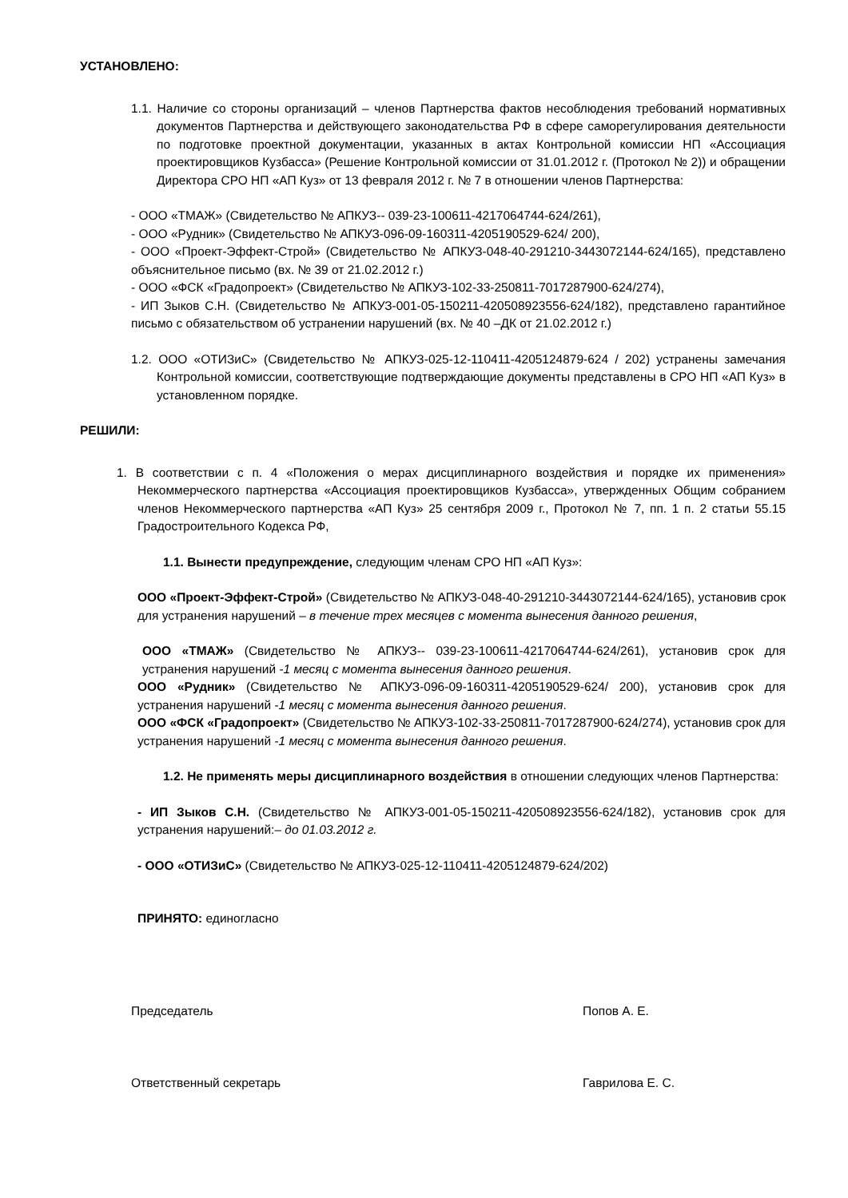УСТАНОВЛЕНО:
1.1. Наличие со стороны организаций – членов Партнерства фактов несоблюдения требований нормативных документов Партнерства и действующего законодательства РФ в сфере саморегулирования деятельности по подготовке проектной документации, указанных в актах Контрольной комиссии НП «Ассоциация проектировщиков Кузбасса» (Решение Контрольной комиссии от 31.01.2012 г. (Протокол № 2)) и обращении Директора СРО НП «АП Куз» от 13 февраля 2012 г. № 7 в отношении членов Партнерства:
- ООО «ТМАЖ» (Свидетельство № АПКУЗ-- 039-23-100611-4217064744-624/261),
- ООО «Рудник» (Свидетельство № АПКУЗ-096-09-160311-4205190529-624/ 200),
- ООО «Проект-Эффект-Строй» (Свидетельство № АПКУЗ-048-40-291210-3443072144-624/165), представлено объяснительное письмо (вх. № 39 от 21.02.2012 г.)
- ООО «ФСК «Градопроект» (Свидетельство № АПКУЗ-102-33-250811-7017287900-624/274),
- ИП Зыков С.Н. (Свидетельство № АПКУЗ-001-05-150211-420508923556-624/182), представлено гарантийное письмо с обязательством об устранении нарушений (вх. № 40 –ДК от 21.02.2012 г.)
1.2. ООО «ОТИЗиС» (Свидетельство № АПКУЗ-025-12-110411-4205124879-624 / 202) устранены замечания Контрольной комиссии, соответствующие подтверждающие документы представлены в СРО НП «АП Куз» в установленном порядке.
РЕШИЛИ:
1. В соответствии с п. 4 «Положения о мерах дисциплинарного воздействия и порядке их применения» Некоммерческого партнерства «Ассоциация проектировщиков Кузбасса», утвержденных Общим собранием членов Некоммерческого партнерства «АП Куз» 25 сентября 2009 г., Протокол № 7, пп. 1 п. 2 статьи 55.15 Градостроительного Кодекса РФ,
1.1. Вынести предупреждение, следующим членам СРО НП «АП Куз»:
ООО «Проект-Эффект-Строй» (Свидетельство № АПКУЗ-048-40-291210-3443072144-624/165), установив срок для устранения нарушений – в течение трех месяцев с момента вынесения данного решения,
ООО «ТМАЖ» (Свидетельство № АПКУЗ-- 039-23-100611-4217064744-624/261), установив срок для устранения нарушений -1 месяц с момента вынесения данного решения.
ООО «Рудник» (Свидетельство № АПКУЗ-096-09-160311-4205190529-624/ 200), установив срок для устранения нарушений -1 месяц с момента вынесения данного решения.
ООО «ФСК «Градопроект» (Свидетельство № АПКУЗ-102-33-250811-7017287900-624/274), установив срок для устранения нарушений -1 месяц с момента вынесения данного решения.
1.2. Не применять меры дисциплинарного воздействия в отношении следующих членов Партнерства:
- ИП Зыков С.Н. (Свидетельство № АПКУЗ-001-05-150211-420508923556-624/182), установив срок для устранения нарушений:– до 01.03.2012 г.
- ООО «ОТИЗиС» (Свидетельство № АПКУЗ-025-12-110411-4205124879-624/202)
ПРИНЯТО: единогласно
Председатель Попов А. Е.
Ответственный секретарь Гаврилова Е. С.